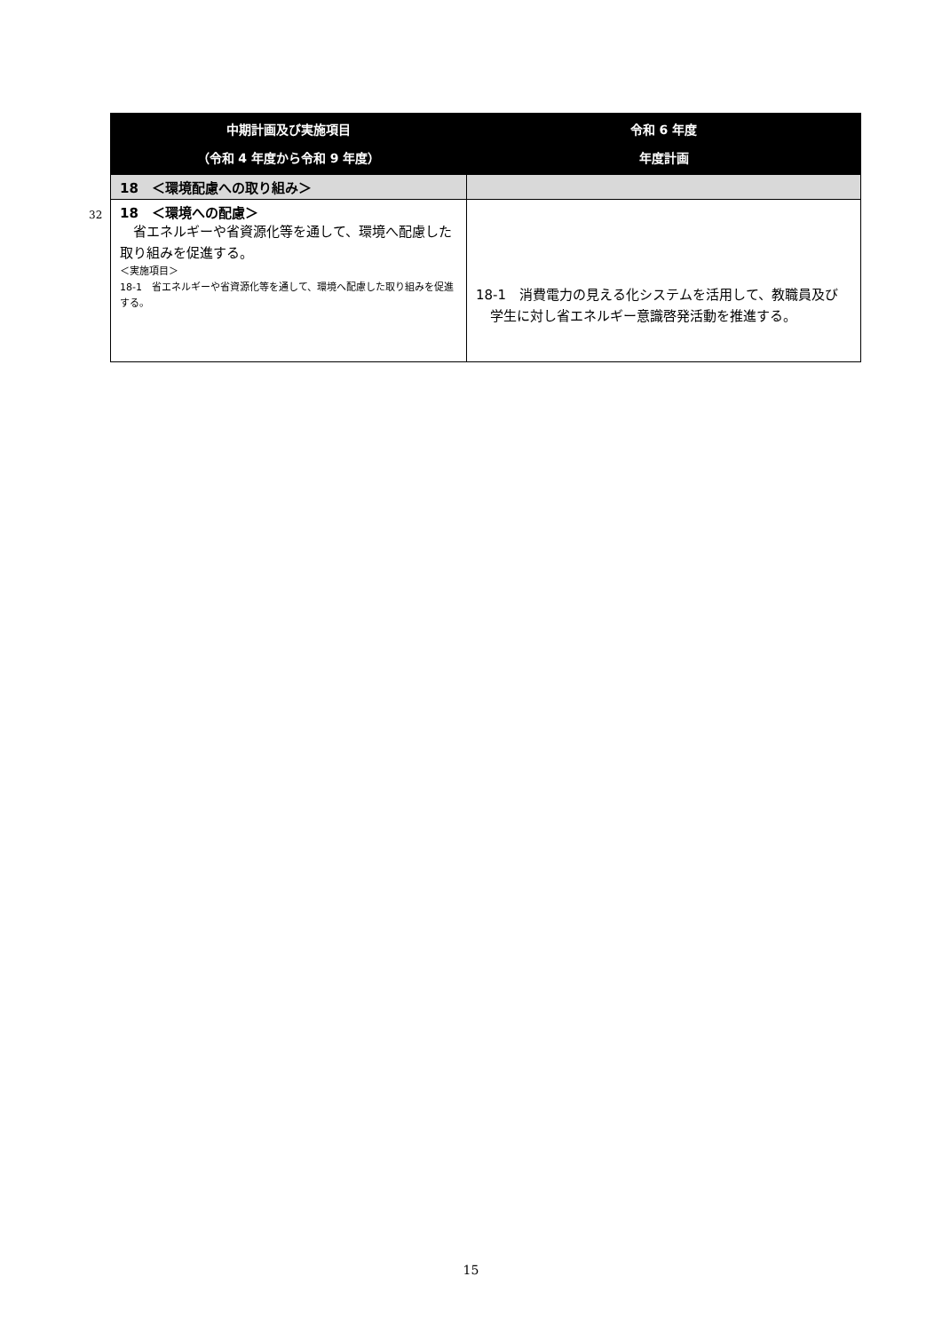32
| 中期計画及び実施項目 （令和 4 年度から令和 9 年度） | 令和 6 年度 年度計画 |
| --- | --- |
| 18 ＜環境配慮への取り組み＞ | |
| 18 ＜環境への配慮＞ 省エネルギーや省資源化等を通して、環境へ配慮した取り組みを促進する。 ＜実施項目＞ 18-1 省エネルギーや省資源化等を通して、環境へ配慮した取り組みを促進する。 | 18-1 消費電力の見える化システムを活用して、教職員及び学生に対し省エネルギー意識啓発活動を推進する。 |
15